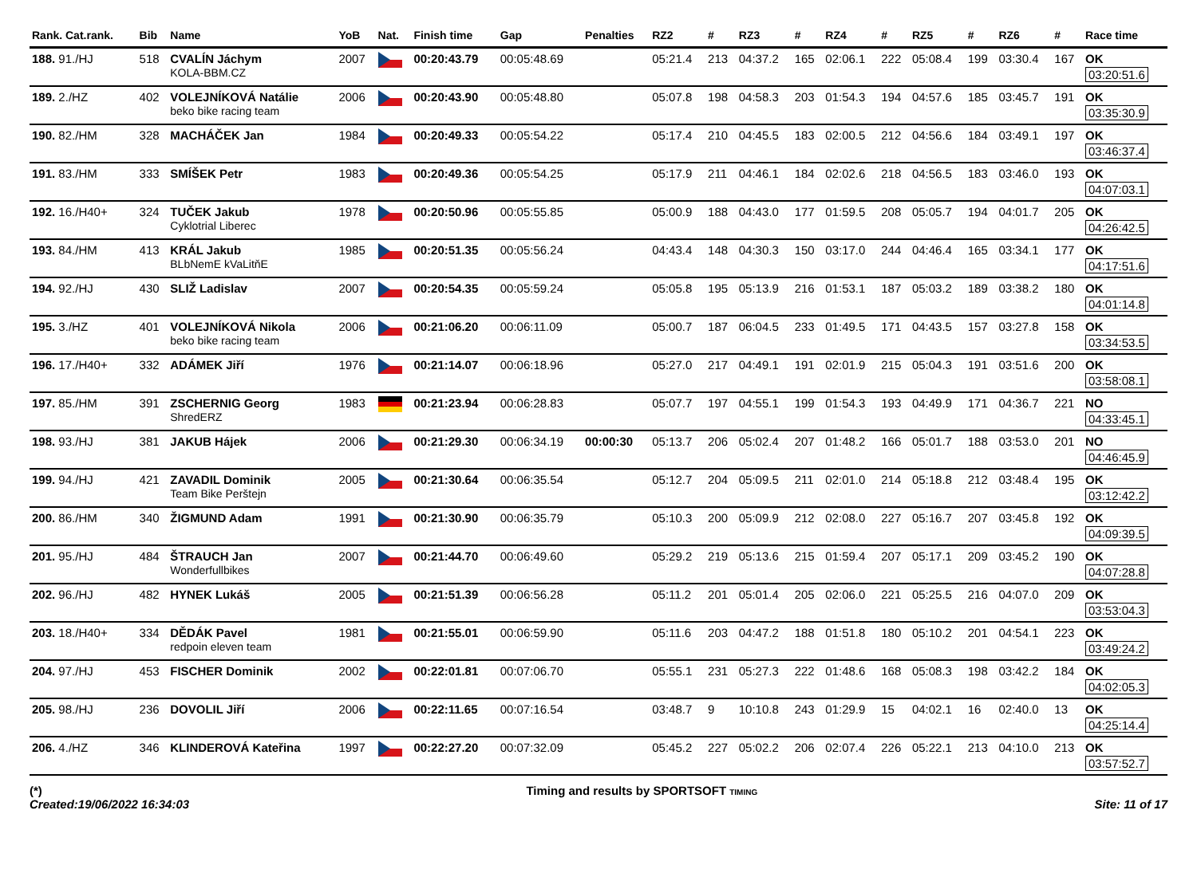| Rank. Cat.rank. | Bib | Name | YoB | Nat. | Finish time | Gap | Penalties | RZ2 | # | RZ3 | # | RZ4 | # | RZ5 | # | RZ6 | # | Race time |
| --- | --- | --- | --- | --- | --- | --- | --- | --- | --- | --- | --- | --- | --- | --- | --- | --- | --- | --- |
| 188. 91./HJ | 518 | CVALÍN Jáchym KOLA-BBM.CZ | 2007 | | 00:20:43.79 | 00:05:48.69 | | 05:21.4 | 213 | 04:37.2 | 165 | 02:06.1 | 222 | 05:08.4 | 199 | 03:30.4 | 167 | OK 03:20:51.6 |
| 189. 2./HZ | 402 | VOLEJNÍKOVÁ Natálie beko bike racing team | 2006 | | 00:20:43.90 | 00:05:48.80 | | 05:07.8 | 198 | 04:58.3 | 203 | 01:54.3 | 194 | 04:57.6 | 185 | 03:45.7 | 191 | OK 03:35:30.9 |
| 190. 82./HM | 328 | MACHÁČEK Jan | 1984 | | 00:20:49.33 | 00:05:54.22 | | 05:17.4 | 210 | 04:45.5 | 183 | 02:00.5 | 212 | 04:56.6 | 184 | 03:49.1 | 197 | OK 03:46:37.4 |
| 191. 83./HM | 333 | SMÍŠEK Petr | 1983 | | 00:20:49.36 | 00:05:54.25 | | 05:17.9 | 211 | 04:46.1 | 184 | 02:02.6 | 218 | 04:56.5 | 183 | 03:46.0 | 193 | OK 04:07:03.1 |
| 192. 16./H40+ | 324 | TUČEK Jakub Cyklotrial Liberec | 1978 | | 00:20:50.96 | 00:05:55.85 | | 05:00.9 | 188 | 04:43.0 | 177 | 01:59.5 | 208 | 05:05.7 | 194 | 04:01.7 | 205 | OK 04:26:42.5 |
| 193. 84./HM | 413 | KRÁL Jakub BLbNemE kVaLitňE | 1985 | | 00:20:51.35 | 00:05:56.24 | | 04:43.4 | 148 | 04:30.3 | 150 | 03:17.0 | 244 | 04:46.4 | 165 | 03:34.1 | 177 | OK 04:17:51.6 |
| 194. 92./HJ | 430 | SLIŽ Ladislav | 2007 | | 00:20:54.35 | 00:05:59.24 | | 05:05.8 | 195 | 05:13.9 | 216 | 01:53.1 | 187 | 05:03.2 | 189 | 03:38.2 | 180 | OK 04:01:14.8 |
| 195. 3./HZ | 401 | VOLEJNÍKOVÁ Nikola beko bike racing team | 2006 | | 00:21:06.20 | 00:06:11.09 | | 05:00.7 | 187 | 06:04.5 | 233 | 01:49.5 | 171 | 04:43.5 | 157 | 03:27.8 | 158 | OK 03:34:53.5 |
| 196. 17./H40+ | 332 | ADÁMEK Jiří | 1976 | | 00:21:14.07 | 00:06:18.96 | | 05:27.0 | 217 | 04:49.1 | 191 | 02:01.9 | 215 | 05:04.3 | 191 | 03:51.6 | 200 | OK 03:58:08.1 |
| 197. 85./HM | 391 | ZSCHERNIG Georg ShredERZ | 1983 | | 00:21:23.94 | 00:06:28.83 | | 05:07.7 | 197 | 04:55.1 | 199 | 01:54.3 | 193 | 04:49.9 | 171 | 04:36.7 | 221 | NO 04:33:45.1 |
| 198. 93./HJ | 381 | JAKUB Hájek | 2006 | | 00:21:29.30 | 00:06:34.19 | 00:00:30 | 05:13.7 | 206 | 05:02.4 | 207 | 01:48.2 | 166 | 05:01.7 | 188 | 03:53.0 | 201 | NO 04:46:45.9 |
| 199. 94./HJ | 421 | ZAVADIL Dominik Team Bike Perštejn | 2005 | | 00:21:30.64 | 00:06:35.54 | | 05:12.7 | 204 | 05:09.5 | 211 | 02:01.0 | 214 | 05:18.8 | 212 | 03:48.4 | 195 | OK 03:12:42.2 |
| 200. 86./HM | 340 | ŽIGMUND Adam | 1991 | | 00:21:30.90 | 00:06:35.79 | | 05:10.3 | 200 | 05:09.9 | 212 | 02:08.0 | 227 | 05:16.7 | 207 | 03:45.8 | 192 | OK 04:09:39.5 |
| 201. 95./HJ | 484 | ŠTRAUCH Jan Wonderfullbikes | 2007 | | 00:21:44.70 | 00:06:49.60 | | 05:29.2 | 219 | 05:13.6 | 215 | 01:59.4 | 207 | 05:17.1 | 209 | 03:45.2 | 190 | OK 04:07:28.8 |
| 202. 96./HJ | 482 | HYNEK Lukáš | 2005 | | 00:21:51.39 | 00:06:56.28 | | 05:11.2 | 201 | 05:01.4 | 205 | 02:06.0 | 221 | 05:25.5 | 216 | 04:07.0 | 209 | OK 03:53:04.3 |
| 203. 18./H40+ | 334 | DĚDÁK Pavel redpoin eleven team | 1981 | | 00:21:55.01 | 00:06:59.90 | | 05:11.6 | 203 | 04:47.2 | 188 | 01:51.8 | 180 | 05:10.2 | 201 | 04:54.1 | 223 | OK 03:49:24.2 |
| 204. 97./HJ | 453 | FISCHER Dominik | 2002 | | 00:22:01.81 | 00:07:06.70 | | 05:55.1 | 231 | 05:27.3 | 222 | 01:48.6 | 168 | 05:08.3 | 198 | 03:42.2 | 184 | OK 04:02:05.3 |
| 205. 98./HJ | 236 | DOVOLIL Jiří | 2006 | | 00:22:11.65 | 00:07:16.54 | | 03:48.7 | 9 | 10:10.8 | 243 | 01:29.9 | 15 | 04:02.1 | 16 | 02:40.0 | 13 | OK 04:25:14.4 |
| 206. 4./HZ | 346 | KLINDEROVÁ Kateřina | 1997 | | 00:22:27.20 | 00:07:32.09 | | 05:45.2 | 227 | 05:02.2 | 206 | 02:07.4 | 226 | 05:22.1 | 213 | 04:10.0 | 213 | OK 03:57:52.7 |
(*)
Created:19/06/2022 16:34:03
Timing and results by SPORTSOFT TIMING
Site: 11 of 17